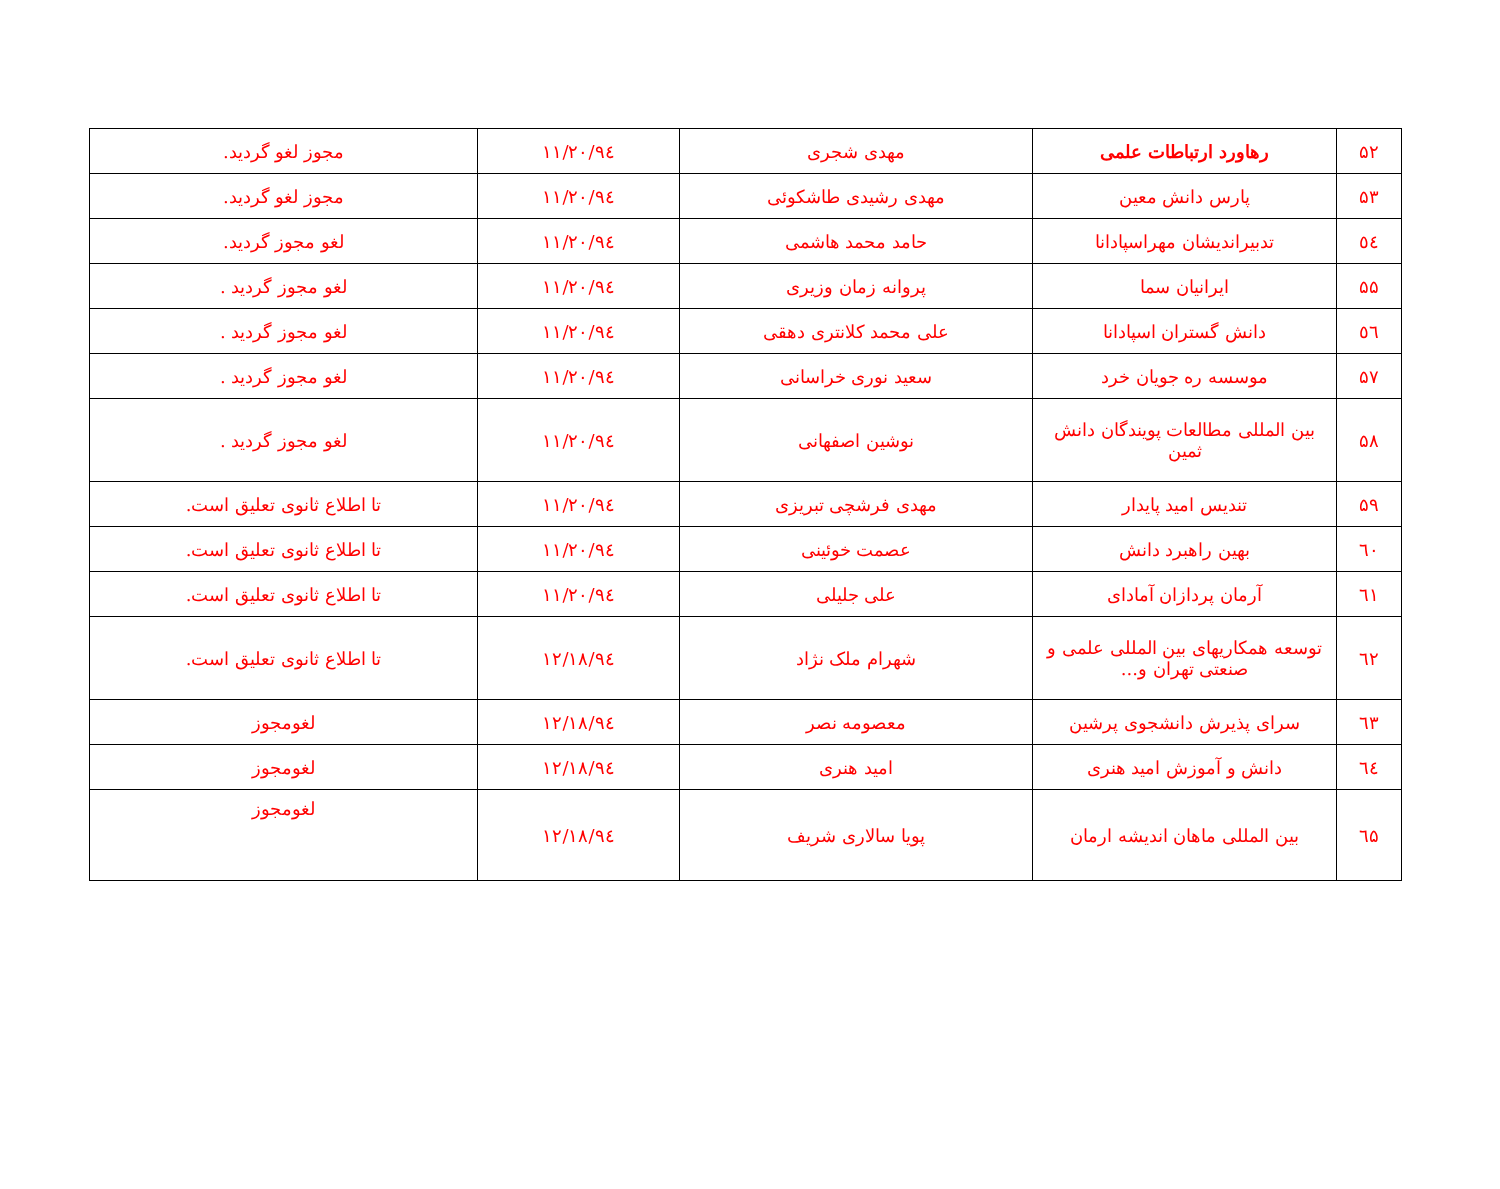| ۵۲ | رهاورد ارتباطات علمی | مهدی شجری | ۹٤/۱۱/۲۰ | مجوز لغو گردید. |
| ۵۳ | پارس دانش معین | مهدی رشیدی طاشکوئی | ۹٤/۱۱/۲۰ | مجوز لغو گردید. |
| ٥٤ | تدبیراندیشان مهراسپادانا | حامد محمد هاشمی | ۹٤/۱۱/۲۰ | لغو مجوز گردید. |
| ۵۵ | ایرانیان سما | پروانه زمان وزیری | ۹٤/۱۱/۲۰ | لغو مجوز گردید . |
| ٥٦ | دانش گستران اسپادانا | علی محمد کلانتری دهقی | ۹٤/۱۱/۲۰ | لغو مجوز گردید . |
| ۵۷ | موسسه ره جویان خرد | سعید نوری خراسانی | ۹٤/۱۱/۲۰ | لغو مجوز گردید . |
| ۵۸ | بین المللی مطالعات پویندگان دانش ثمین | نوشین اصفهانی | ۹٤/۱۱/۲۰ | لغو مجوز گردید . |
| ۵۹ | تندیس امید پایدار | مهدی فرشچی تبریزی | ۹٤/۱۱/۲۰ | تا اطلاع ثانوی تعلیق است. |
| ٦۰ | بهین راهبرد دانش | عصمت خوئینی | ۹٤/۱۱/۲۰ | تا اطلاع ثانوی تعلیق است. |
| ٦۱ | آرمان پردازان آمادای | علی جلیلی | ۹٤/۱۱/۲۰ | تا اطلاع ثانوی تعلیق است. |
| ٦۲ | توسعه همکاریهای بین المللی علمی و صنعتی تهران و... | شهرام ملک نژاد | ۹٤/۱۲/۱۸ | تا اطلاع ثانوی تعلیق است. |
| ٦۳ | سرای پذیرش دانشجوی پرشین | معصومه نصر | ۹٤/۱۲/۱۸ | لغومجوز |
| ٦٤ | دانش و آموزش امید هنری | امید هنری | ۹٤/۱۲/۱۸ | لغومجوز |
| ٦۵ | بین المللی ماهان اندیشه ارمان | پویا سالاری شریف | ۹٤/۱۲/۱۸ | لغومجوز |